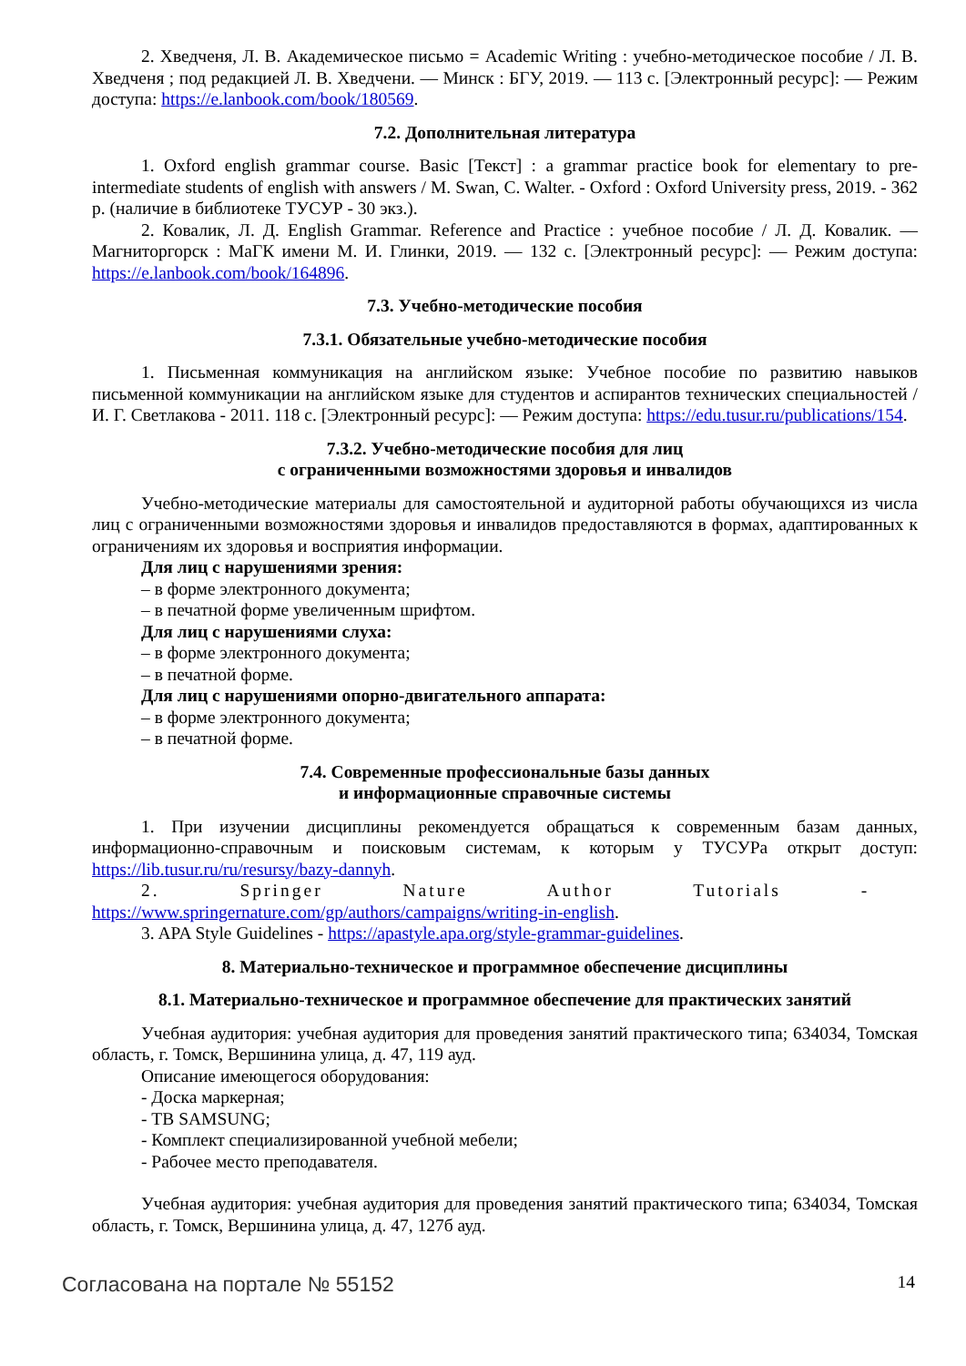2. Хведченя, Л. В. Академическое письмо = Academic Writing : учебно-методическое пособие / Л. В. Хведченя ; под редакцией Л. В. Хведчени. — Минск : БГУ, 2019. — 113 с. [Электронный ресурс]: — Режим доступа: https://e.lanbook.com/book/180569.
7.2. Дополнительная литература
1. Oxford english grammar course. Basic [Текст] : a grammar practice book for elementary to pre-intermediate students of english with answers / M. Swan, C. Walter. - Oxford : Oxford University press, 2019. - 362 p. (наличие в библиотеке ТУСУР - 30 экз.).
2. Ковалик, Л. Д. English Grammar. Reference and Practice : учебное пособие / Л. Д. Ковалик. — Магниторгорск : МаГК имени М. И. Глинки, 2019. — 132 с. [Электронный ресурс]: — Режим доступа: https://e.lanbook.com/book/164896.
7.3. Учебно-методические пособия
7.3.1. Обязательные учебно-методические пособия
1. Письменная коммуникация на английском языке: Учебное пособие по развитию навыков письменной коммуникации на английском языке для студентов и аспирантов технических специальностей / И. Г. Светлакова - 2011. 118 с. [Электронный ресурс]: — Режим доступа: https://edu.tusur.ru/publications/154.
7.3.2. Учебно-методические пособия для лиц
с ограниченными возможностями здоровья и инвалидов
Учебно-методические материалы для самостоятельной и аудиторной работы обучающихся из числа лиц с ограниченными возможностями здоровья и инвалидов предоставляются в формах, адаптированных к ограничениям их здоровья и восприятия информации.
Для лиц с нарушениями зрения:
– в форме электронного документа;
– в печатной форме увеличенным шрифтом.
Для лиц с нарушениями слуха:
– в форме электронного документа;
– в печатной форме.
Для лиц с нарушениями опорно-двигательного аппарата:
– в форме электронного документа;
– в печатной форме.
7.4. Современные профессиональные базы данных
и информационные справочные системы
1. При изучении дисциплины рекомендуется обращаться к современным базам данных, информационно-справочным и поисковым системам, к которым у ТУСУРа открыт доступ: https://lib.tusur.ru/ru/resursy/bazy-dannyh.
2. Springer Nature Author Tutorials -
https://www.springernature.com/gp/authors/campaigns/writing-in-english.
3. APA Style Guidelines - https://apastyle.apa.org/style-grammar-guidelines.
8. Материально-техническое и программное обеспечение дисциплины
8.1. Материально-техническое и программное обеспечение для практических занятий
Учебная аудитория: учебная аудитория для проведения занятий практического типа; 634034, Томская область, г. Томск, Вершинина улица, д. 47, 119 ауд.
Описание имеющегося оборудования:
- Доска маркерная;
- ТВ SAMSUNG;
- Комплект специализированной учебной мебели;
- Рабочее место преподавателя.
Учебная аудитория: учебная аудитория для проведения занятий практического типа; 634034, Томская область, г. Томск, Вершинина улица, д. 47, 127б ауд.
Согласована на портале № 55152 14